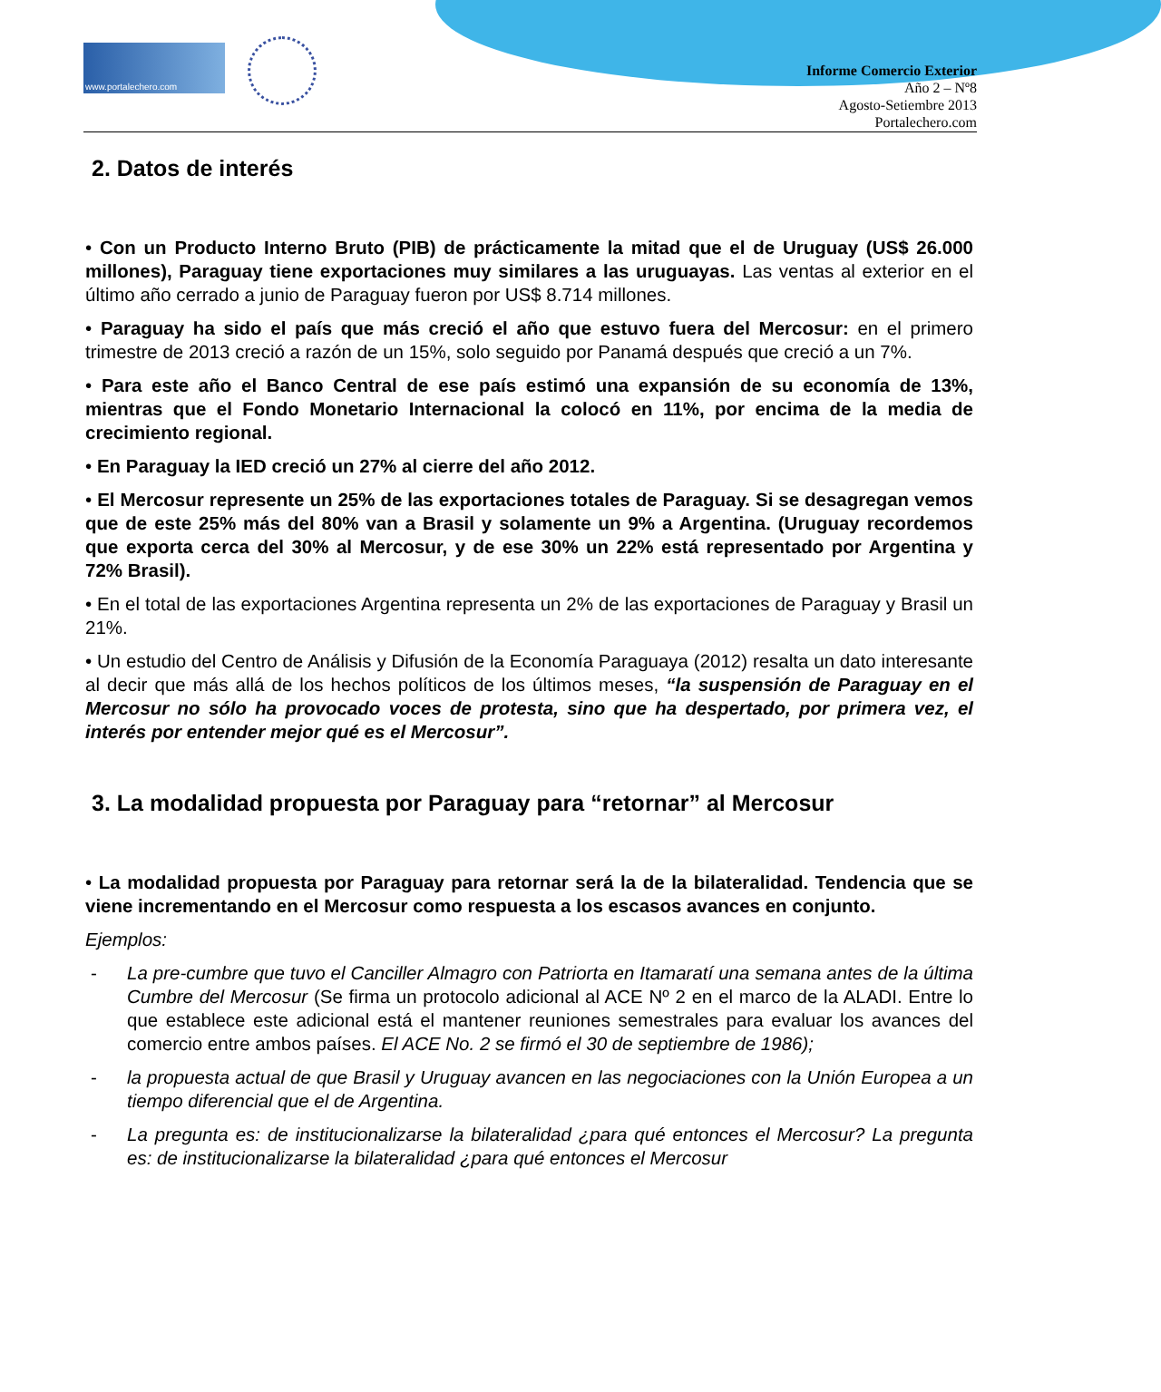www.portalechero.com
Informe Comercio Exterior
Año 2 – Nº8
Agosto-Setiembre 2013
Portalechero.com
2. Datos de interés
• Con un Producto Interno Bruto (PIB) de prácticamente la mitad que el de Uruguay (US$ 26.000 millones), Paraguay tiene exportaciones muy similares a las uruguayas. Las ventas al exterior en el último año cerrado a junio de Paraguay fueron por US$ 8.714 millones.
• Paraguay ha sido el país que más creció el año que estuvo fuera del Mercosur: en el primero trimestre de 2013 creció a razón de un 15%, solo seguido por Panamá después que creció a un 7%.
• Para este año el Banco Central de ese país estimó una expansión de su economía de 13%, mientras que el Fondo Monetario Internacional la colocó en 11%, por encima de la media de crecimiento regional.
• En Paraguay la IED creció un 27% al cierre del año 2012.
• El Mercosur represente un 25% de las exportaciones totales de Paraguay. Si se desagregan vemos que de este 25% más del 80% van a Brasil y solamente un 9% a Argentina. (Uruguay recordemos que exporta cerca del 30% al Mercosur, y de ese 30% un 22% está representado por Argentina y 72% Brasil).
• En el total de las exportaciones Argentina representa un 2% de las exportaciones de Paraguay y Brasil un 21%.
• Un estudio del Centro de Análisis y Difusión de la Economía Paraguaya (2012) resalta un dato interesante al decir que más allá de los hechos políticos de los últimos meses, “la suspensión de Paraguay en el Mercosur no sólo ha provocado voces de protesta, sino que ha despertado, por primera vez, el interés por entender mejor qué es el Mercosur”.
3. La modalidad propuesta por Paraguay para “retornar” al Mercosur
• La modalidad propuesta por Paraguay para retornar será la de la bilateralidad. Tendencia que se viene incrementando en el Mercosur como respuesta a los escasos avances en conjunto.
Ejemplos:
- La pre-cumbre que tuvo el Canciller Almagro con Patriorta en Itamaratí una semana antes de la última Cumbre del Mercosur (Se firma un protocolo adicional al ACE Nº 2 en el marco de la ALADI. Entre lo que establece este adicional está el mantener reuniones semestrales para evaluar los avances del comercio entre ambos países. El ACE No. 2 se firmó el 30 de septiembre de 1986);
- la propuesta actual de que Brasil y Uruguay avancen en las negociaciones con la Unión Europea a un tiempo diferencial que el de Argentina.
- La pregunta es: de institucionalizarse la bilateralidad ¿para qué entonces el Mercosur? La pregunta es: de institucionalizarse la bilateralidad ¿para qué entonces el Mercosur